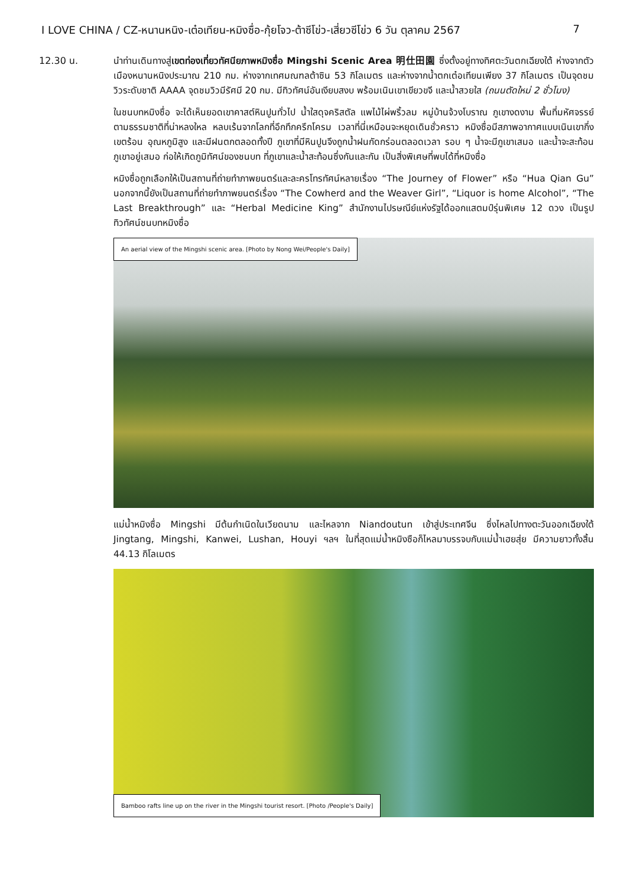I LOVE CHINA / CZ-หนานหนิง-เต๋อเทียน-หมิงซื่อ-กุ้ยโจว-ต้าซีโข่ว-เสี่ยวซีโข่ว 6 วัน ตุลาคม 2567 7
12.30 น.
นำท่านเดินทางสู่เขตท่องเที่ยวทัศนียภาพหมิงซื่อ Mingshi Scenic Area 明仕田園 ซึ่งตั้งอยู่ทางทิศตะวันตกเฉียงใต้ ห่างจากตัวเมืองหนานหนิงประมาณ 210 กม. ห่างจากเทศมณฑลต้าซิน 53 กิโลเมตร และห่างจากน้ำตกเต๋อเทียนเพียง 37 กิโลเมตร เป็นจุดชมวิวระดับชาติ AAAA จุดชมวิวมีรัศมี 20 กม. มีทิวทัศน์อันเงียบสงบ พร้อมเนินเขาเขียวขจี และน้ำสวยใส (ถนนตัดใหม่ 2 ชั่วโมง)
ในชนบทหมิงซื่อ จะได้เห็นยอดเขาคาสต์หินปูนทั่วไป น้ำใสดุจคริสตัล แพไม้ไผ่พริ้วลม หมู่บ้านจ้วงโบราณ ภูเขางดงาม พื้นที่มหัศจรรย์ตามธรรมชาติที่น่าหลงใหล หลบเร้นจากโลกที่อึกทึกครึกโครม เวลาที่นี่เหมือนจะหยุดเดินชั่วคราว หมิงซื่อมีสภาพอากาศแบบเนินเขากึ่งเขตร้อน อุณหภูมิสูง และมีฝนตกตลอดทั้งปี ภูเขาที่มีหินปูนจึงถูกน้ำฝนกัดกร่อนตลอดเวลา รอบ ๆ น้ำจะมีภูเขาเสมอ และน้ำจะสะท้อนภูเขาอยู่เสมอ ก่อให้เกิดภูมิทัศน์ของชนบท ที่ภูเขาและน้ำสะท้อนซึ่งกันและกัน เป็นสิ่งพิเศษที่พบได้ที่หมิงซื่อ
หมิงซื่อถูกเลือกให้เป็นสถานที่ถ่ายทำภาพยนตร์และละครโทรทัศน์หลายเรื่อง “The Journey of Flower” หรือ “Hua Qian Gu” นอกจากนี้ยังเป็นสถานที่ถ่ายทำภาพยนตร์เรื่อง “The Cowherd and the Weaver Girl”, “Liquor is home Alcohol”, “The Last Breakthrough” และ “Herbal Medicine King” สำนักงานไปรษณีย์แห่งรัฐได้ออกแสตมป์รุ่นพิเศษ 12 ดวง เป็นรูปทิวทัศน์ชนบทหมิงซื่อ
An aerial view of the Mingshi scenic area. [Photo by Nong Wei/People's Daily]
แม่น้ำหมิงซื่อ Mingshi มีต้นกำเนิดในเวียดนาม และไหลจาก Niandoutun เข้าสู่ประเทศจีน ซึ่งไหลไปทางตะวันออกเฉียงใต้ Jingtang, Mingshi, Kanwei, Lushan, Houyi ฯลฯ ในที่สุดแม่น้ำหมิงซือก็ไหลมาบรรจบกับแม่น้ำเฮยสุ่ย มีความยาวทั้งสิ้น 44.13 กิโลเมตร
Bamboo rafts line up on the river in the Mingshi tourist resort. [Photo /People's Daily]